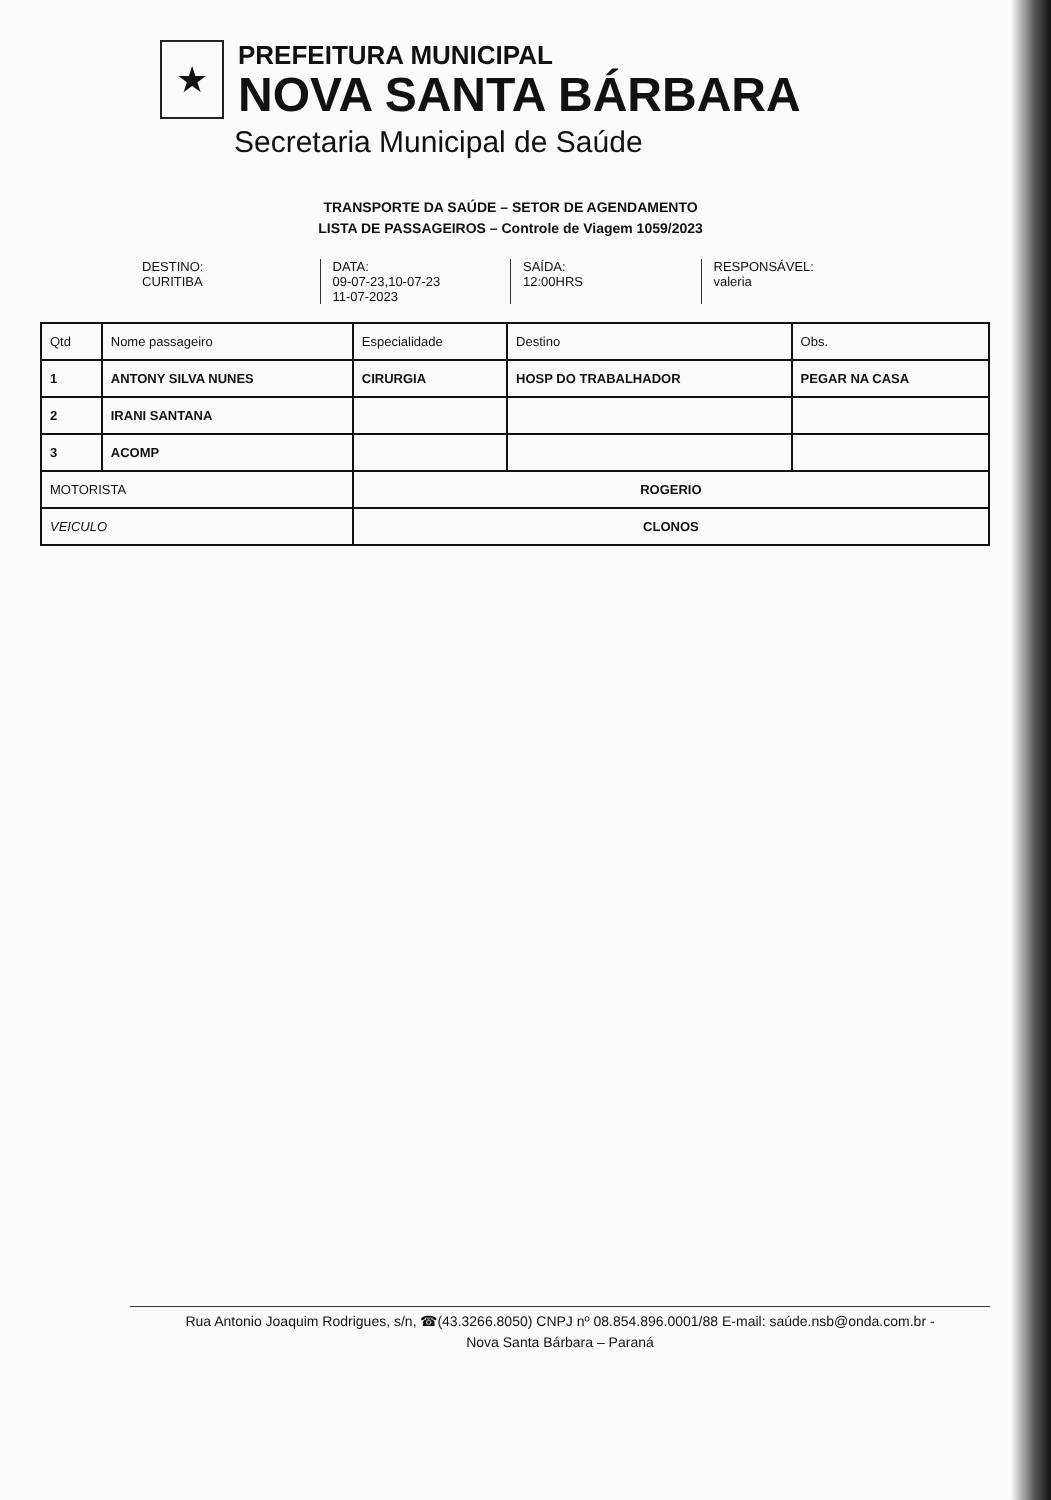★
PREFEITURA MUNICIPAL
NOVA SANTA BÁRBARA
Secretaria Municipal de Saúde
TRANSPORTE DA SAÚDE – SETOR DE AGENDAMENTO
LISTA DE PASSAGEIROS – Controle de Viagem 1059/2023
DESTINO:
CURITIBA
DATA:
09-07-23,10-07-23
11-07-2023
SAÍDA:
12:00HRS
RESPONSÁVEL:
valeria
| Qtd | Nome passageiro | Especialidade | Destino | Obs. |
| --- | --- | --- | --- | --- |
| 1 | ANTONY SILVA NUNES | CIRURGIA | HOSP DO TRABALHADOR | PEGAR NA CASA |
| 2 | IRANI SANTANA | | | |
| 3 | ACOMP | | | |
| MOTORISTA | | ROGERIO | | |
| VEICULO | | CLONOS | | |
Rua Antonio Joaquim Rodrigues, s/n, ☎(43.3266.8050) CNPJ nº 08.854.896.0001/88 E-mail: saúde.nsb@onda.com.br -
Nova Santa Bárbara – Paraná